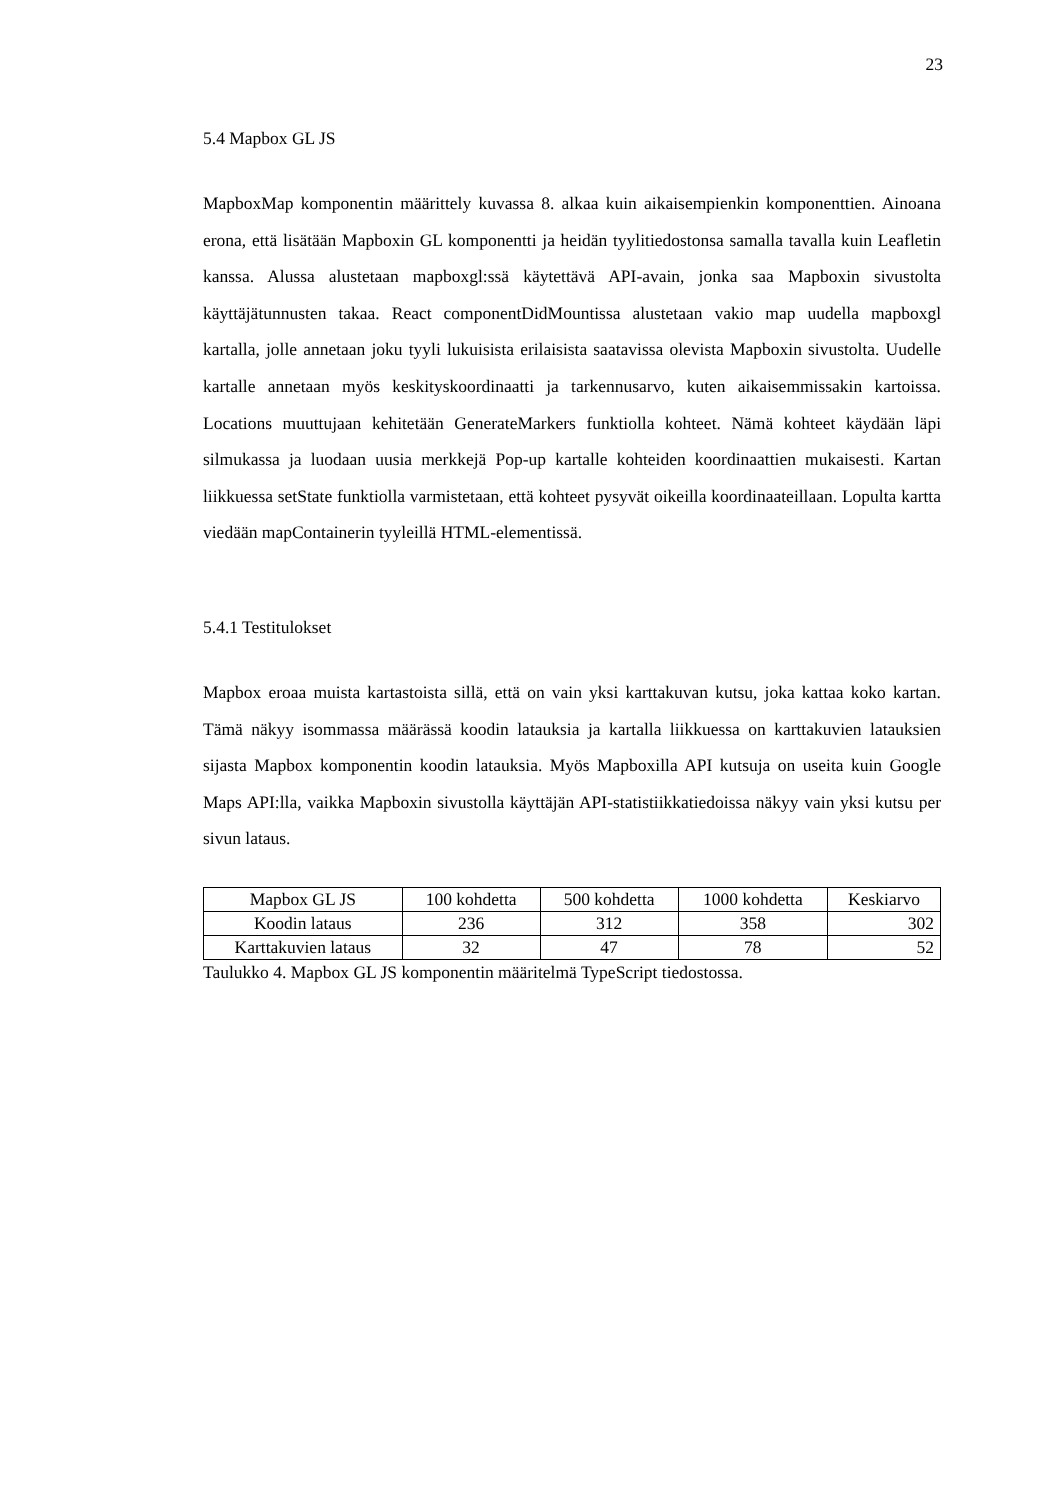23
5.4 Mapbox GL JS
MapboxMap komponentin määrittely kuvassa 8. alkaa kuin aikaisempienkin komponenttien. Ainoana erona, että lisätään Mapboxin GL komponentti ja heidän tyylitiedostonsa samalla tavalla kuin Leafletin kanssa. Alussa alustetaan mapboxgl:ssä käytettävä API-avain, jonka saa Mapboxin sivustolta käyttäjätunnusten takaa. React componentDidMountissa alustetaan vakio map uudella mapboxgl kartalla, jolle annetaan joku tyyli lukuisista erilaisista saatavissa olevista Mapboxin sivustolta. Uudelle kartalle annetaan myös keskityskoordinaatti ja tarkennusarvo, kuten aikaisemmissakin kartoissa. Locations muuttujaan kehitetään GenerateMarkers funktiolla kohteet. Nämä kohteet käydään läpi silmukassa ja luodaan uusia merkkejä Pop-up kartalle kohteiden koordinaattien mukaisesti. Kartan liikkuessa setState funktiolla varmistetaan, että kohteet pysyvät oikeilla koordinaateillaan. Lopulta kartta viedään mapContainerin tyyleillä HTML-elementissä.
5.4.1 Testitulokset
Mapbox eroaa muista kartastoista sillä, että on vain yksi karttakuvan kutsu, joka kattaa koko kartan. Tämä näkyy isommassa määrässä koodin latauksia ja kartalla liikkuessa on karttakuvien latauksien sijasta Mapbox komponentin koodin latauksia. Myös Mapboxilla API kutsuja on useita kuin Google Maps API:lla, vaikka Mapboxin sivustolla käyttäjän API-statistiikkatiedoissa näkyy vain yksi kutsu per sivun lataus.
| Mapbox GL JS | 100 kohdetta | 500 kohdetta | 1000 kohdetta | Keskiarvo |
| Koodin lataus | 236 | 312 | 358 | 302 |
| Karttakuvien lataus | 32 | 47 | 78 | 52 |
Taulukko 4. Mapbox GL JS komponentin määritelmä TypeScript tiedostossa.